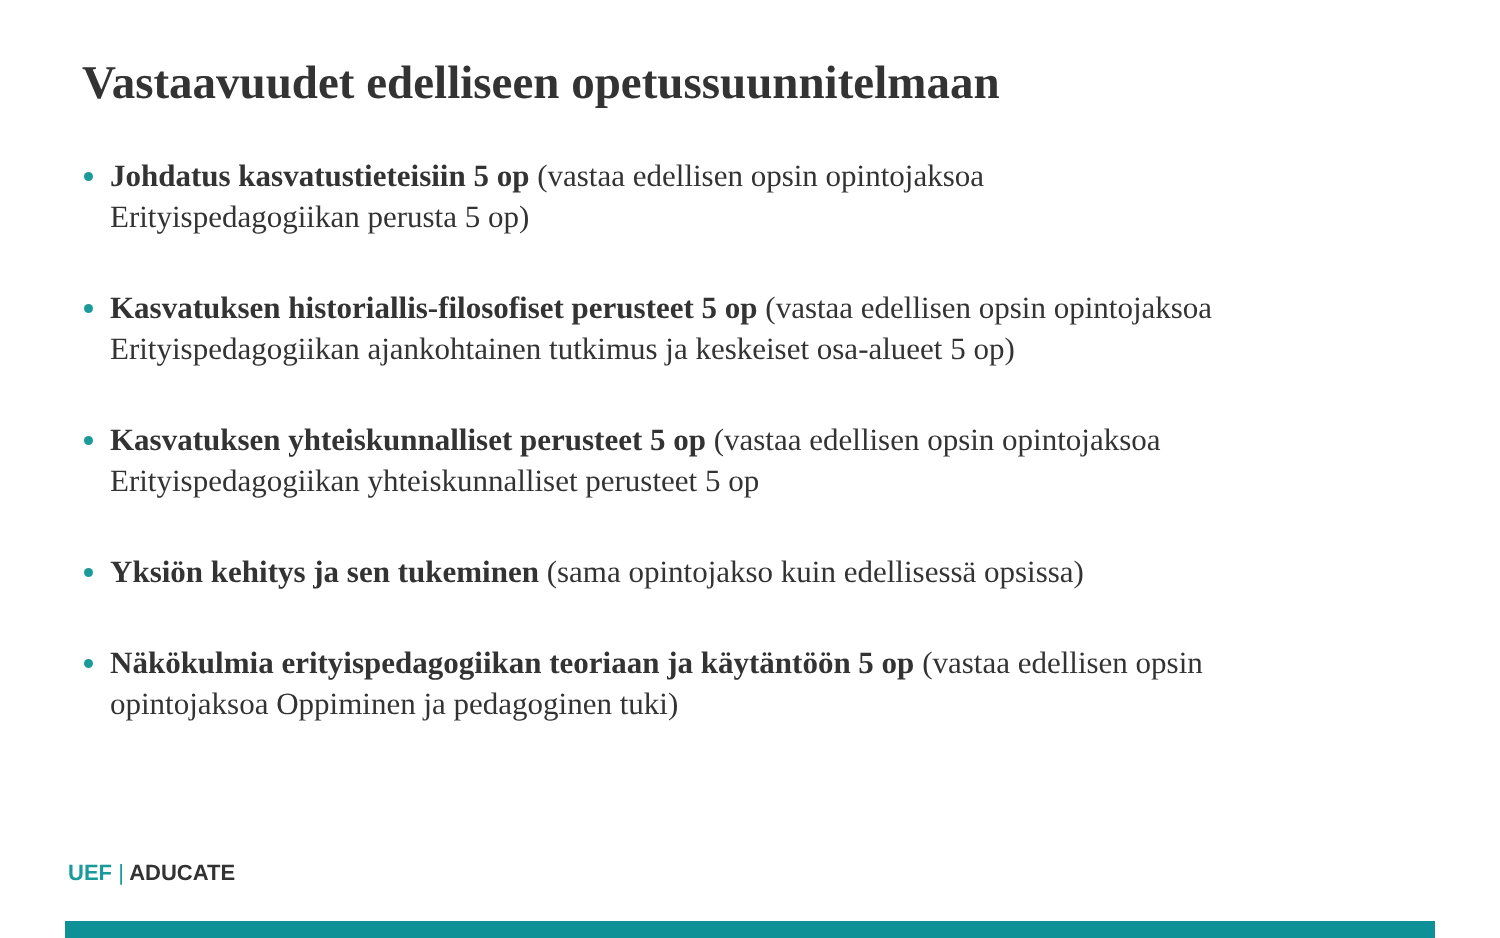Vastaavuudet edelliseen opetussuunnitelmaan
Johdatus kasvatustieteisiin 5 op (vastaa edellisen opsin opintojaksoa
Erityispedagogiikan perusta 5 op)
Kasvatuksen historiallis-filosofiset perusteet 5 op (vastaa edellisen opsin opintojaksoa
Erityispedagogiikan ajankohtainen tutkimus ja keskeiset osa-alueet 5 op)
Kasvatuksen yhteiskunnalliset perusteet 5 op (vastaa edellisen opsin opintojaksoa
Erityispedagogiikan yhteiskunnalliset perusteet 5 op
Yksiön kehitys ja sen tukeminen (sama opintojakso kuin edellisessä opsissa)
Näkökulmia erityispedagogiikan teoriaan ja käytäntöön 5 op (vastaa edellisen opsin
opintojaksoa Oppiminen ja pedagoginen tuki)
UEF | ADUCATE